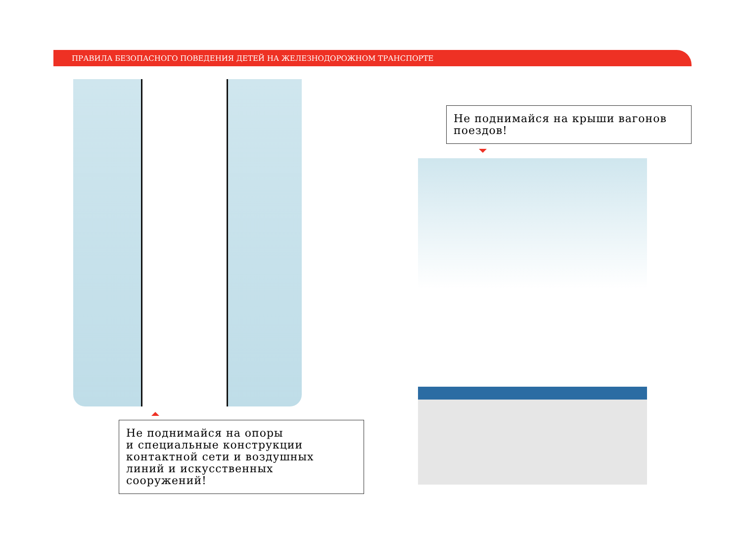ПРАВИЛА БЕЗОПАСНОГО ПОВЕДЕНИЯ ДЕТЕЙ НА ЖЕЛЕЗНОДОРОЖНОМ ТРАНСПОРТЕ
Не поднимайся на крыши вагонов поездов!
Не поднимайся на опоры
и специальные конструкции
контактной сети и воздушных
линий и искусственных сооружений!